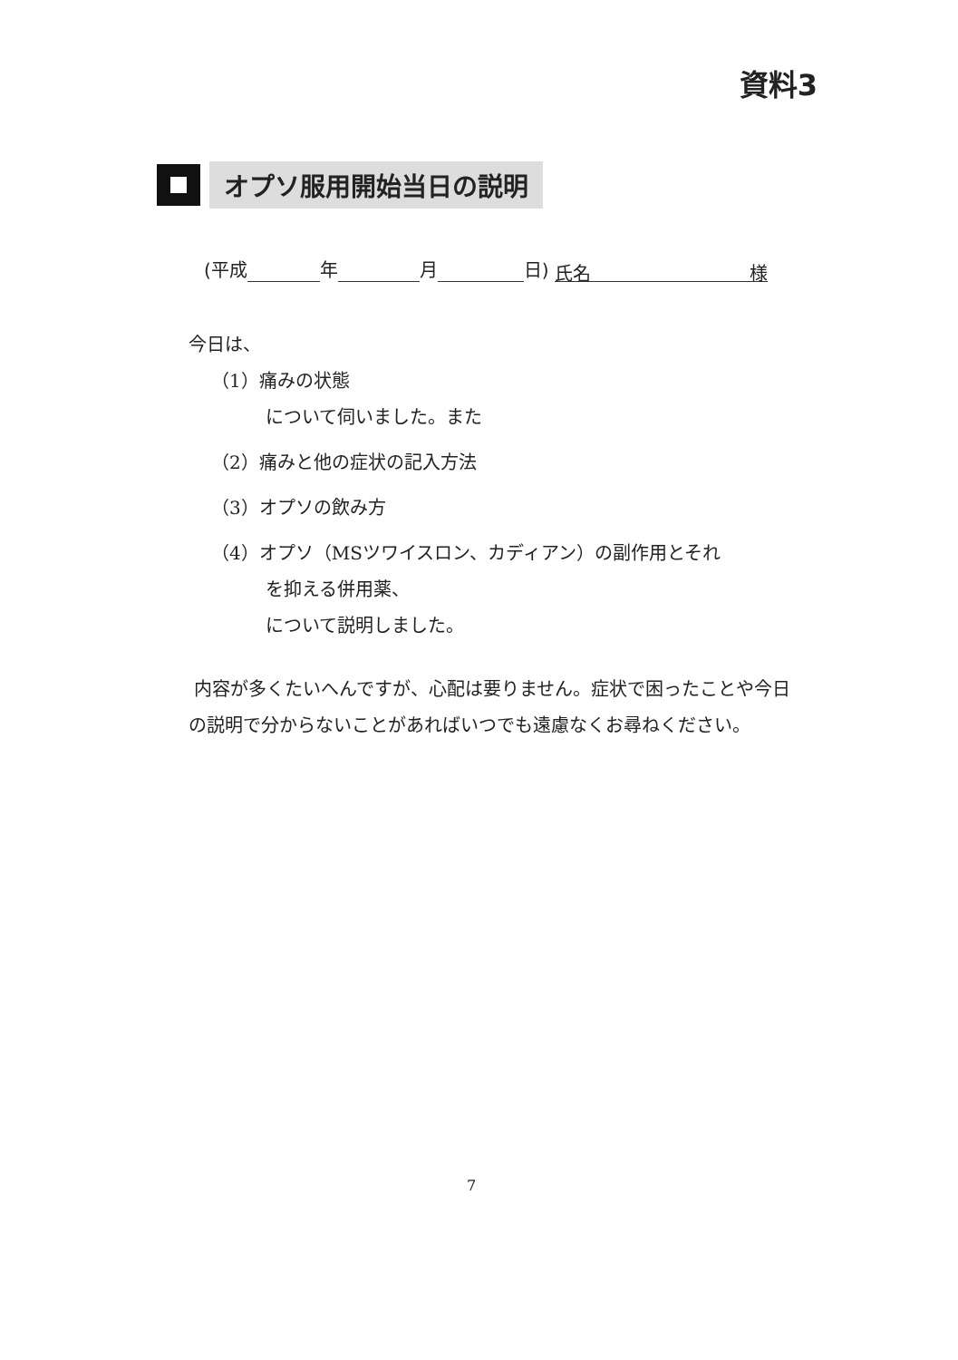資料3
オプソ服用開始当日の説明
(平成 年 月 日) 氏名 様
今日は、
（1）痛みの状態
について伺いました。また
（2）痛みと他の症状の記入方法
（3）オプソの飲み方
（4）オプソ（MSツワイスロン、カディアン）の副作用とそれ
を抑える併用薬、
について説明しました。
内容が多くたいへんですが、心配は要りません。症状で困ったことや今日の説明で分からないことがあればいつでも遠慮なくお尋ねください。
7